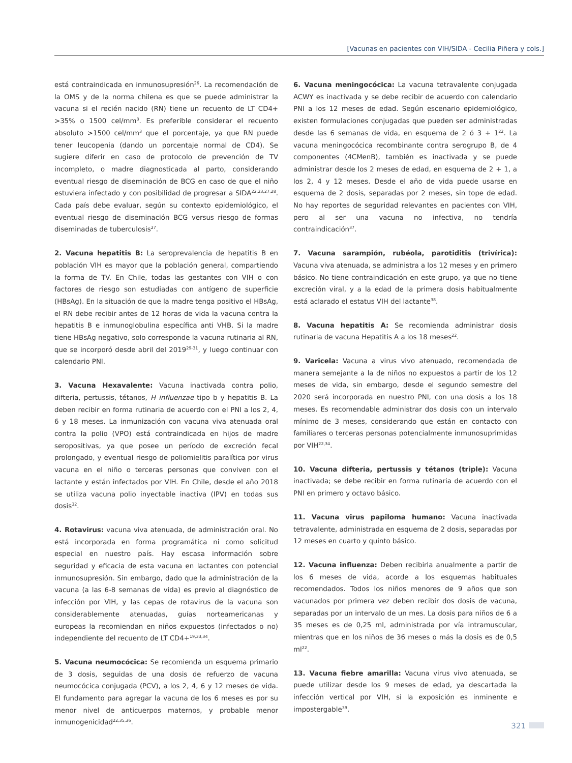[Vacunas en pacientes con VIH/SIDA - Cecilia Piñera y cols.]
está contraindicada en inmunosupresión<sup>26</sup>. La recomendación de la OMS y de la norma chilena es que se puede administrar la vacuna si el recién nacido (RN) tiene un recuento de LT CD4+ >35% o 1500 cel/mm<sup>3</sup>. Es preferible considerar el recuento absoluto >1500 cel/mm<sup>3</sup> que el porcentaje, ya que RN puede tener leucopenia (dando un porcentaje normal de CD4). Se sugiere diferir en caso de protocolo de prevención de TV incompleto, o madre diagnosticada al parto, considerando eventual riesgo de diseminación de BCG en caso de que el niño estuviera infectado y con posibilidad de progresar a SIDA<sup>22,23,27,28</sup>. Cada país debe evaluar, según su contexto epidemiológico, el eventual riesgo de diseminación BCG versus riesgo de formas diseminadas de tuberculosis<sup>27</sup>.
2. Vacuna hepatitis B: La seroprevalencia de hepatitis B en población VIH es mayor que la población general, compartiendo la forma de TV. En Chile, todas las gestantes con VIH o con factores de riesgo son estudiadas con antígeno de superficie (HBsAg). En la situación de que la madre tenga positivo el HBsAg, el RN debe recibir antes de 12 horas de vida la vacuna contra la hepatitis B e inmunoglobulina específica anti VHB. Si la madre tiene HBsAg negativo, solo corresponde la vacuna rutinaria al RN, que se incorporó desde abril del 2019<sup>29-31</sup>, y luego continuar con calendario PNI.
3. Vacuna Hexavalente: Vacuna inactivada contra polio, difteria, pertussis, tétanos, H influenzae tipo b y hepatitis B. La deben recibir en forma rutinaria de acuerdo con el PNI a los 2, 4, 6 y 18 meses. La inmunización con vacuna viva atenuada oral contra la polio (VPO) está contraindicada en hijos de madre seropositivas, ya que posee un período de excreción fecal prolongado, y eventual riesgo de poliomielitis paralítica por virus vacuna en el niño o terceras personas que conviven con el lactante y están infectados por VIH. En Chile, desde el año 2018 se utiliza vacuna polio inyectable inactiva (IPV) en todas sus dosis<sup>32</sup>.
4. Rotavirus: vacuna viva atenuada, de administración oral. No está incorporada en forma programática ni como solicitud especial en nuestro país. Hay escasa información sobre seguridad y eficacia de esta vacuna en lactantes con potencial inmunosupresión. Sin embargo, dado que la administración de la vacuna (a las 6-8 semanas de vida) es previo al diagnóstico de infección por VIH, y las cepas de rotavirus de la vacuna son considerablemente atenuadas, guías norteamericanas y europeas la recomiendan en niños expuestos (infectados o no) independiente del recuento de LT CD4+<sup>19,33,34</sup>.
5. Vacuna neumocócica: Se recomienda un esquema primario de 3 dosis, seguidas de una dosis de refuerzo de vacuna neumocócica conjugada (PCV), a los 2, 4, 6 y 12 meses de vida. El fundamento para agregar la vacuna de los 6 meses es por su menor nivel de anticuerpos maternos, y probable menor inmunogenicidad<sup>22,35,36</sup>.
6. Vacuna meningocócica: La vacuna tetravalente conjugada ACWY es inactivada y se debe recibir de acuerdo con calendario PNI a los 12 meses de edad. Según escenario epidemiológico, existen formulaciones conjugadas que pueden ser administradas desde las 6 semanas de vida, en esquema de 2 ó 3 + 1<sup>22</sup>. La vacuna meningocócica recombinante contra serogrupo B, de 4 componentes (4CMenB), también es inactivada y se puede administrar desde los 2 meses de edad, en esquema de 2 + 1, a los 2, 4 y 12 meses. Desde el año de vida puede usarse en esquema de 2 dosis, separadas por 2 meses, sin tope de edad. No hay reportes de seguridad relevantes en pacientes con VIH, pero al ser una vacuna no infectiva, no tendría contraindicación<sup>37</sup>.
7. Vacuna sarampión, rubéola, parotiditis (trivírica): Vacuna viva atenuada, se administra a los 12 meses y en primero básico. No tiene contraindicación en este grupo, ya que no tiene excreción viral, y a la edad de la primera dosis habitualmente está aclarado el estatus VIH del lactante<sup>38</sup>.
8. Vacuna hepatitis A: Se recomienda administrar dosis rutinaria de vacuna Hepatitis A a los 18 meses<sup>22</sup>.
9. Varicela: Vacuna a virus vivo atenuado, recomendada de manera semejante a la de niños no expuestos a partir de los 12 meses de vida, sin embargo, desde el segundo semestre del 2020 será incorporada en nuestro PNI, con una dosis a los 18 meses. Es recomendable administrar dos dosis con un intervalo mínimo de 3 meses, considerando que están en contacto con familiares o terceras personas potencialmente inmunosuprimidas por VIH<sup>22,34</sup>.
10. Vacuna difteria, pertussis y tétanos (triple): Vacuna inactivada; se debe recibir en forma rutinaria de acuerdo con el PNI en primero y octavo básico.
11. Vacuna virus papiloma humano: Vacuna inactivada tetravalente, administrada en esquema de 2 dosis, separadas por 12 meses en cuarto y quinto básico.
12. Vacuna influenza: Deben recibirla anualmente a partir de los 6 meses de vida, acorde a los esquemas habituales recomendados. Todos los niños menores de 9 años que son vacunados por primera vez deben recibir dos dosis de vacuna, separadas por un intervalo de un mes. La dosis para niños de 6 a 35 meses es de 0,25 ml, administrada por vía intramuscular, mientras que en los niños de 36 meses o más la dosis es de 0,5 ml<sup>22</sup>.
13. Vacuna fiebre amarilla: Vacuna virus vivo atenuada, se puede utilizar desde los 9 meses de edad, ya descartada la infección vertical por VIH, si la exposición es inminente e impostergable<sup>39</sup>.
321